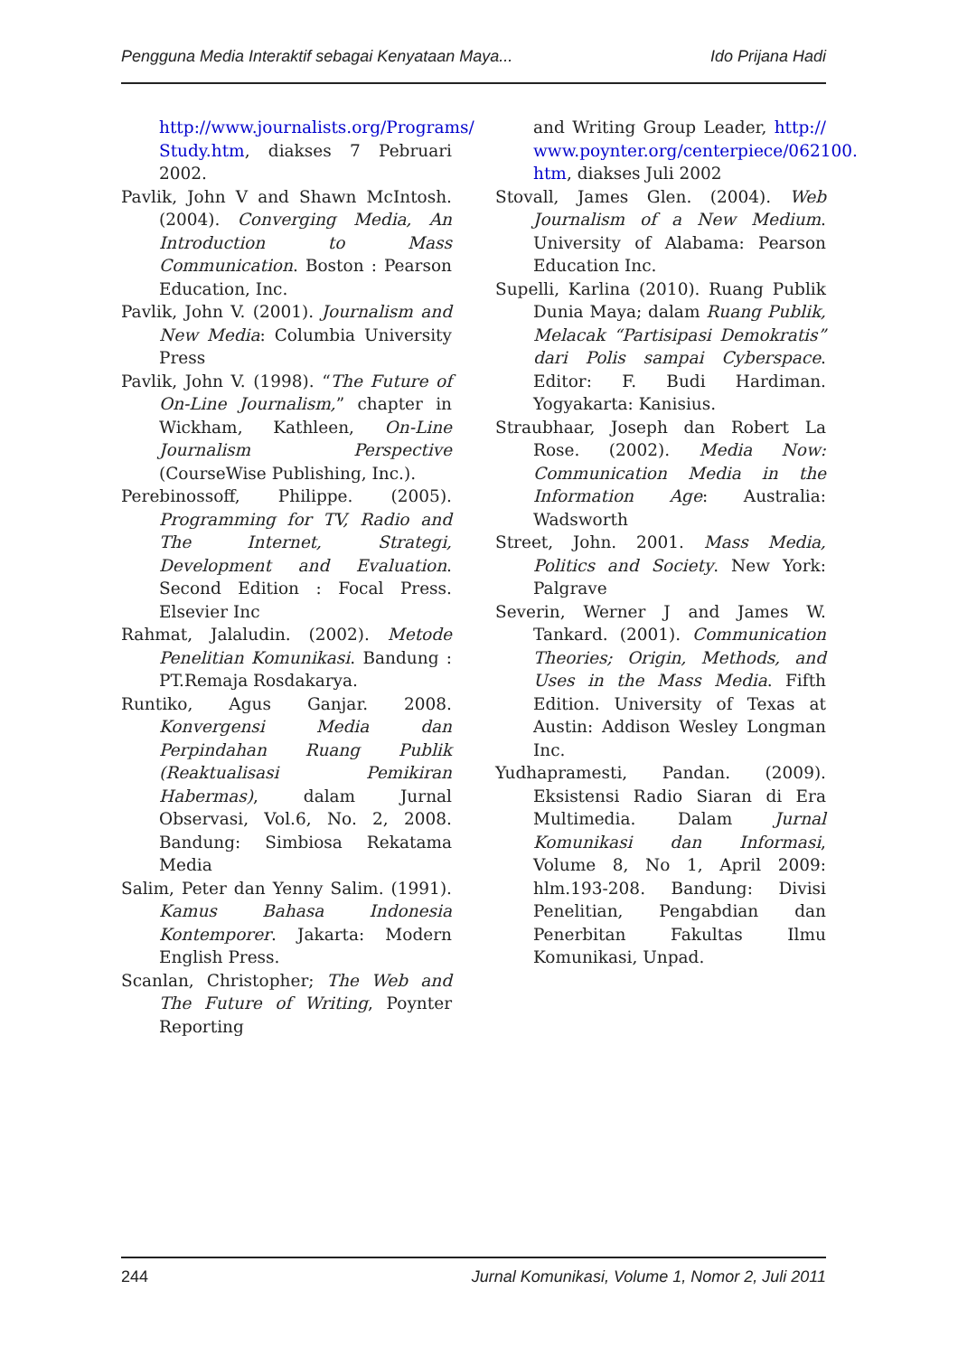Pengguna Media Interaktif sebagai Kenyataan Maya... Ido Prijana Hadi
http://www.journalists.org/Programs/ Study.htm, diakses 7 Pebruari 2002.
Pavlik, John V and Shawn McIntosh. (2004). Converging Media, An Introduction to Mass Communication. Boston : Pearson Education, Inc.
Pavlik, John V. (2001). Journalism and New Media: Columbia University Press
Pavlik, John V. (1998). “The Future of On-Line Journalism,” chapter in Wickham, Kathleen, On-Line Journalism Perspective (CourseWise Publishing, Inc.).
Perebinossoff, Philippe. (2005). Programming for TV, Radio and The Internet, Strategi, Development and Evaluation. Second Edition : Focal Press. Elsevier Inc
Rahmat, Jalaludin. (2002). Metode Penelitian Komunikasi. Bandung : PT.Remaja Rosdakarya.
Runtiko, Agus Ganjar. 2008. Konvergensi Media dan Perpindahan Ruang Publik (Reaktualisasi Pemikiran Habermas), dalam Jurnal Observasi, Vol.6, No. 2, 2008. Bandung: Simbiosa Rekatama Media
Salim, Peter dan Yenny Salim. (1991). Kamus Bahasa Indonesia Kontemporer. Jakarta: Modern English Press.
Scanlan, Christopher; The Web and The Future of Writing, Poynter Reporting
and Writing Group Leader, http:// www.poynter.org/centerpiece/062100. htm, diakses Juli 2002
Stovall, James Glen. (2004). Web Journalism of a New Medium. University of Alabama: Pearson Education Inc.
Supelli, Karlina (2010). Ruang Publik Dunia Maya; dalam Ruang Publik, Melacak “Partisipasi Demokratis” dari Polis sampai Cyberspace. Editor: F. Budi Hardiman. Yogyakarta: Kanisius.
Straubhaar, Joseph dan Robert La Rose. (2002). Media Now: Communication Media in the Information Age: Australia: Wadsworth
Street, John. 2001. Mass Media, Politics and Society. New York: Palgrave
Severin, Werner J and James W. Tankard. (2001). Communication Theories; Origin, Methods, and Uses in the Mass Media. Fifth Edition. University of Texas at Austin: Addison Wesley Longman Inc.
Yudhapramesti, Pandan. (2009). Eksistensi Radio Siaran di Era Multimedia. Dalam Jurnal Komunikasi dan Informasi, Volume 8, No 1, April 2009: hlm.193-208. Bandung: Divisi Penelitian, Pengabdian dan Penerbitan Fakultas Ilmu Komunikasi, Unpad.
244 Jurnal Komunikasi, Volume 1, Nomor 2, Juli 2011